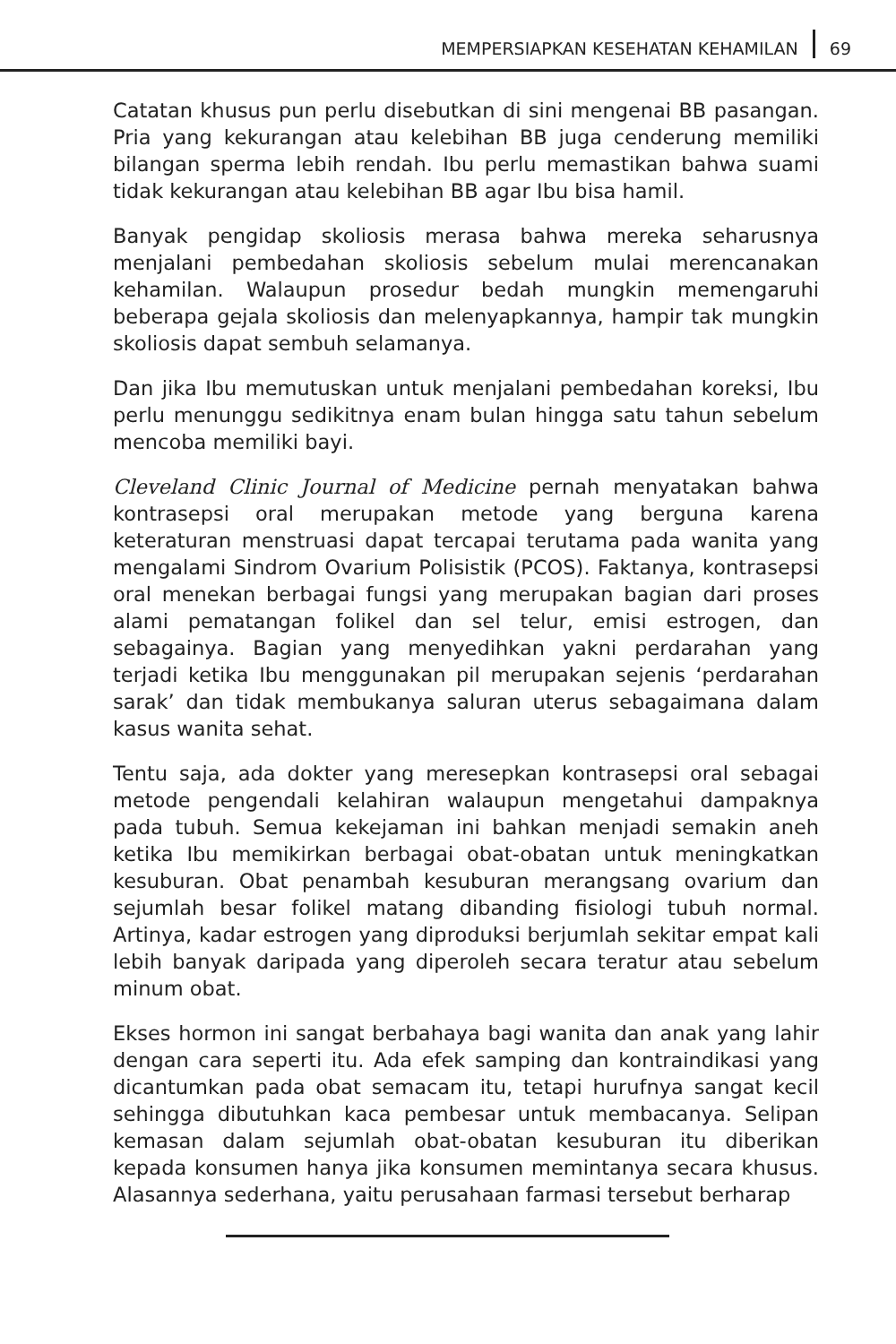MEMPERSIAPKAN KESEHATAN KEHAMILAN 69
Catatan khusus pun perlu disebutkan di sini mengenai BB pasangan. Pria yang kekurangan atau kelebihan BB juga cenderung memiliki bilangan sperma lebih rendah. Ibu perlu memastikan bahwa suami tidak kekurangan atau kelebihan BB agar Ibu bisa hamil.
Banyak pengidap skoliosis merasa bahwa mereka seharusnya menjalani pembedahan skoliosis sebelum mulai merencanakan kehamilan. Walaupun prosedur bedah mungkin memengaruhi beberapa gejala skoliosis dan melenyapkannya, hampir tak mungkin skoliosis dapat sembuh selamanya.
Dan jika Ibu memutuskan untuk menjalani pembedahan koreksi, Ibu perlu menunggu sedikitnya enam bulan hingga satu tahun sebelum mencoba memiliki bayi.
Cleveland Clinic Journal of Medicine pernah menyatakan bahwa kontrasepsi oral merupakan metode yang berguna karena keteraturan menstruasi dapat tercapai terutama pada wanita yang mengalami Sindrom Ovarium Polisistik (PCOS). Faktanya, kontrasepsi oral menekan berbagai fungsi yang merupakan bagian dari proses alami pematangan folikel dan sel telur, emisi estrogen, dan sebagainya. Bagian yang menyedihkan yakni perdarahan yang terjadi ketika Ibu menggunakan pil merupakan sejenis ‘perdarahan sarak’ dan tidak membukanya saluran uterus sebagaimana dalam kasus wanita sehat.
Tentu saja, ada dokter yang meresepkan kontrasepsi oral sebagai metode pengendali kelahiran walaupun mengetahui dampaknya pada tubuh. Semua kekejaman ini bahkan menjadi semakin aneh ketika Ibu memikirkan berbagai obat-obatan untuk meningkatkan kesuburan. Obat penambah kesuburan merangsang ovarium dan sejumlah besar folikel matang dibanding fisiologi tubuh normal. Artinya, kadar estrogen yang diproduksi berjumlah sekitar empat kali lebih banyak daripada yang diperoleh secara teratur atau sebelum minum obat.
Ekses hormon ini sangat berbahaya bagi wanita dan anak yang lahir dengan cara seperti itu. Ada efek samping dan kontraindikasi yang dicantumkan pada obat semacam itu, tetapi hurufnya sangat kecil sehingga dibutuhkan kaca pembesar untuk membacanya. Selipan kemasan dalam sejumlah obat-obatan kesuburan itu diberikan kepada konsumen hanya jika konsumen memintanya secara khusus. Alasannya sederhana, yaitu perusahaan farmasi tersebut berharap